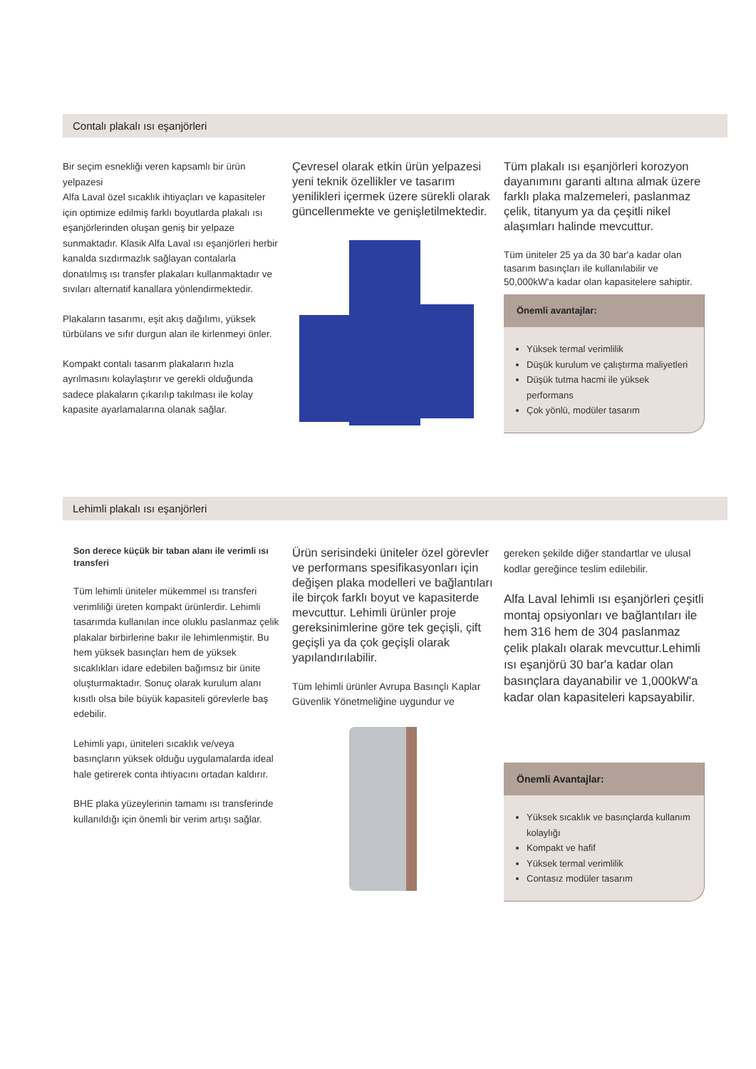Contalı plakalı ısı eşanjörleri
Bir seçim esnekliği veren kapsamlı bir ürün yelpazesi
Alfa Laval özel sıcaklık ihtiyaçları ve kapasiteler için optimize edilmiş farklı boyutlarda plakalı ısı eşanjörlerinden oluşan geniş bir yelpaze sunmaktadır. Klasik Alfa Laval ısı eşanjörleri herbir kanalda sızdırmazlık sağlayan contalarla donatılmış ısı transfer plakaları kullanmaktadır ve sıvıları alternatif kanallara yönlendirmektedir.
Plakaların tasarımı, eşit akış dağılımı, yüksek türbülans ve sıfır durgun alan ile kirlenmeyi önler.
Kompakt contalı tasarım plakaların hızla ayrılmasını kolaylaştırır ve gerekli olduğunda sadece plakaların çıkarılıp takılması ile kolay kapasite ayarlamalarına olanak sağlar.
Çevresel olarak etkin ürün yelpazesi yeni teknik özellikler ve tasarım yenilikleri içermek üzere sürekli olarak güncellenmekte ve genişletilmektedir.
Tüm plakalı ısı eşanjörleri korozyon dayanımını garanti altına almak üzere farklı plaka malzemeleri, paslanmaz çelik, titanyum ya da çeşitli nikel alaşımları halinde mevcuttur.
Tüm üniteler 25 ya da 30 bar'a kadar olan tasarım basınçları ile kullanılabilir ve 50,000kW'a kadar olan kapasitelere sahiptir.
Önemli avantajlar:
Yüksek termal verimlilik
Düşük kurulum ve çalıştırma maliyetleri
Düşük tutma hacmi ile yüksek performans
Çok yönlü, modüler tasarım
Lehimli plakalı ısı eşanjörleri
Son derece küçük bir taban alanı ile verimli ısı transferi
Tüm lehimli üniteler mükemmel ısı transferi verimliliği üreten kompakt ürünlerdir. Lehimli tasarımda kullanılan ince oluklu paslanmaz çelik plakalar birbirlerine bakır ile lehimlenmiştir. Bu hem yüksek basınçları hem de yüksek sıcaklıkları idare edebilen bağımsız bir ünite oluşturmaktadır. Sonuç olarak kurulum alanı kısıtlı olsa bile büyük kapasiteli görevlerle baş edebilir.
Lehimli yapı, üniteleri sıcaklık ve/veya basınçların yüksek olduğu uygulamalarda ideal hale getirerek conta ihtiyacını ortadan kaldırır.
BHE plaka yüzeylerinin tamamı ısı transferinde kullanıldığı için önemli bir verim artışı sağlar.
Ürün serisindeki üniteler özel görevler ve performans spesifikasyonları için değişen plaka modelleri ve bağlantıları ile birçok farklı boyut ve kapasiterde mevcuttur. Lehimli ürünler proje gereksinimlerine göre tek geçişli, çift geçişli ya da çok geçişli olarak yapılandırılabilir.
Tüm lehimli ürünler Avrupa Basınçlı Kaplar Güvenlik Yönetmeliğine uygundur ve
gereken şekilde diğer standartlar ve ulusal kodlar gereğince teslim edilebilir.
Alfa Laval lehimli ısı eşanjörleri çeşitli montaj opsiyonları ve bağlantıları ile hem 316 hem de 304 paslanmaz çelik plakalı olarak mevcuttur.Lehimli ısı eşanjörü 30 bar'a kadar olan basınçlara dayanabilir ve 1,000kW'a kadar olan kapasiteleri kapsayabilir.
Önemli Avantajlar:
Yüksek sıcaklık ve basınçlarda kullanım kolaylığı
Kompakt ve hafif
Yüksek termal verimlilik
Contasız modüler tasarım